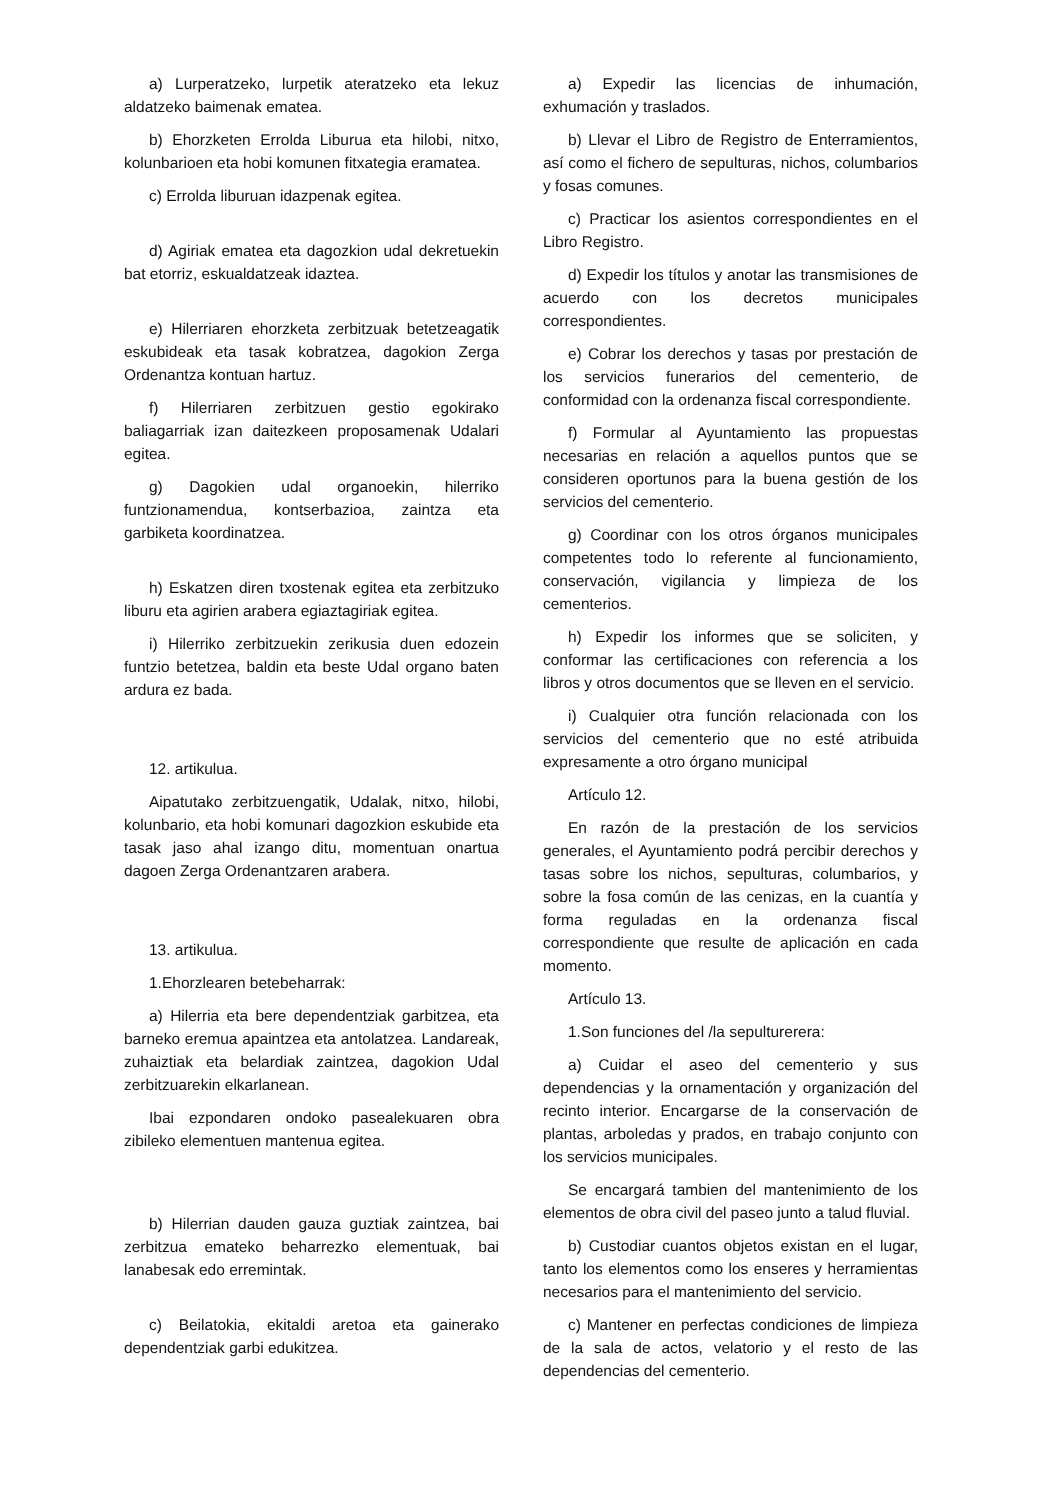a) Lurperatzeko, lurpetik ateratzeko eta lekuz aldatzeko baimenak ematea.
b) Ehorzketen Errolda Liburua eta hilobi, nitxo, kolunbarioen eta hobi komunen fitxategia eramatea.
c) Errolda liburuan idazpenak egitea.
d) Agiriak ematea eta dagozkion udal dekretuekin bat etorriz, eskualdatzeak idaztea.
e) Hilerriaren ehorzketa zerbitzuak betetzeagatik eskubideak eta tasak kobratzea, dagokion Zerga Ordenantza kontuan hartuz.
f) Hilerriaren zerbitzuen gestio egokirako baliagarriak izan daitezkeen proposamenak Udalari egitea.
g) Dagokien udal organoekin, hilerriko funtzionamendua, kontserbazioa, zaintza eta garbiketa koordinatzea.
h) Eskatzen diren txostenak egitea eta zerbitzuko liburu eta agirien arabera egiaztagiriak egitea.
i) Hilerriko zerbitzuekin zerikusia duen edozein funtzio betetzea, baldin eta beste Udal organo baten ardura ez bada.
12. artikulua.
Aipatutako zerbitzuengatik, Udalak, nitxo, hilobi, kolunbario, eta hobi komunari dagozkion eskubide eta tasak jaso ahal izango ditu, momentuan onartua dagoen Zerga Ordenantzaren arabera.
13. artikulua.
1.Ehorzlearen betebeharrak:
a) Hilerria eta bere dependentziak garbitzea, eta barneko eremua apaintzea eta antolatzea. Landareak, zuhaiztiak eta belardiak zaintzea, dagokion Udal zerbitzuarekin elkarlanean.
Ibai ezpondaren ondoko pasealekuaren obra zibileko elementuen mantenua egitea.
b) Hilerrian dauden gauza guztiak zaintzea, bai zerbitzua emateko beharrezko elementuak, bai lanabesak edo erremintak.
c) Beilatokia, ekitaldi aretoa eta gainerako dependentziak garbi edukitzea.
a) Expedir las licencias de inhumación, exhumación y traslados.
b) Llevar el Libro de Registro de Enterramientos, así como el fichero de sepulturas, nichos, columbarios y fosas comunes.
c) Practicar los asientos correspondientes en el Libro Registro.
d) Expedir los títulos y anotar las transmisiones de acuerdo con los decretos municipales correspondientes.
e) Cobrar los derechos y tasas por prestación de los servicios funerarios del cementerio, de conformidad con la ordenanza fiscal correspondiente.
f) Formular al Ayuntamiento las propuestas necesarias en relación a aquellos puntos que se consideren oportunos para la buena gestión de los servicios del cementerio.
g) Coordinar con los otros órganos municipales competentes todo lo referente al funcionamiento, conservación, vigilancia y limpieza de los cementerios.
h) Expedir los informes que se soliciten, y conformar las certificaciones con referencia a los libros y otros documentos que se lleven en el servicio.
i) Cualquier otra función relacionada con los servicios del cementerio que no esté atribuida expresamente a otro órgano municipal
Artículo 12.
En razón de la prestación de los servicios generales, el Ayuntamiento podrá percibir derechos y tasas sobre los nichos, sepulturas, columbarios, y sobre la fosa común de las cenizas, en la cuantía y forma reguladas en la ordenanza fiscal correspondiente que resulte de aplicación en cada momento.
Artículo 13.
1.Son funciones del /la sepulturerera:
a) Cuidar el aseo del cementerio y sus dependencias y la ornamentación y organización del recinto interior. Encargarse de la conservación de plantas, arboledas y prados, en trabajo conjunto con los servicios municipales.
Se encargará tambien del mantenimiento de los elementos de obra civil del paseo junto a talud fluvial.
b) Custodiar cuantos objetos existan en el lugar, tanto los elementos como los enseres y herramientas necesarios para el mantenimiento del servicio.
c) Mantener en perfectas condiciones de limpieza de la sala de actos, velatorio y el resto de las dependencias del cementerio.